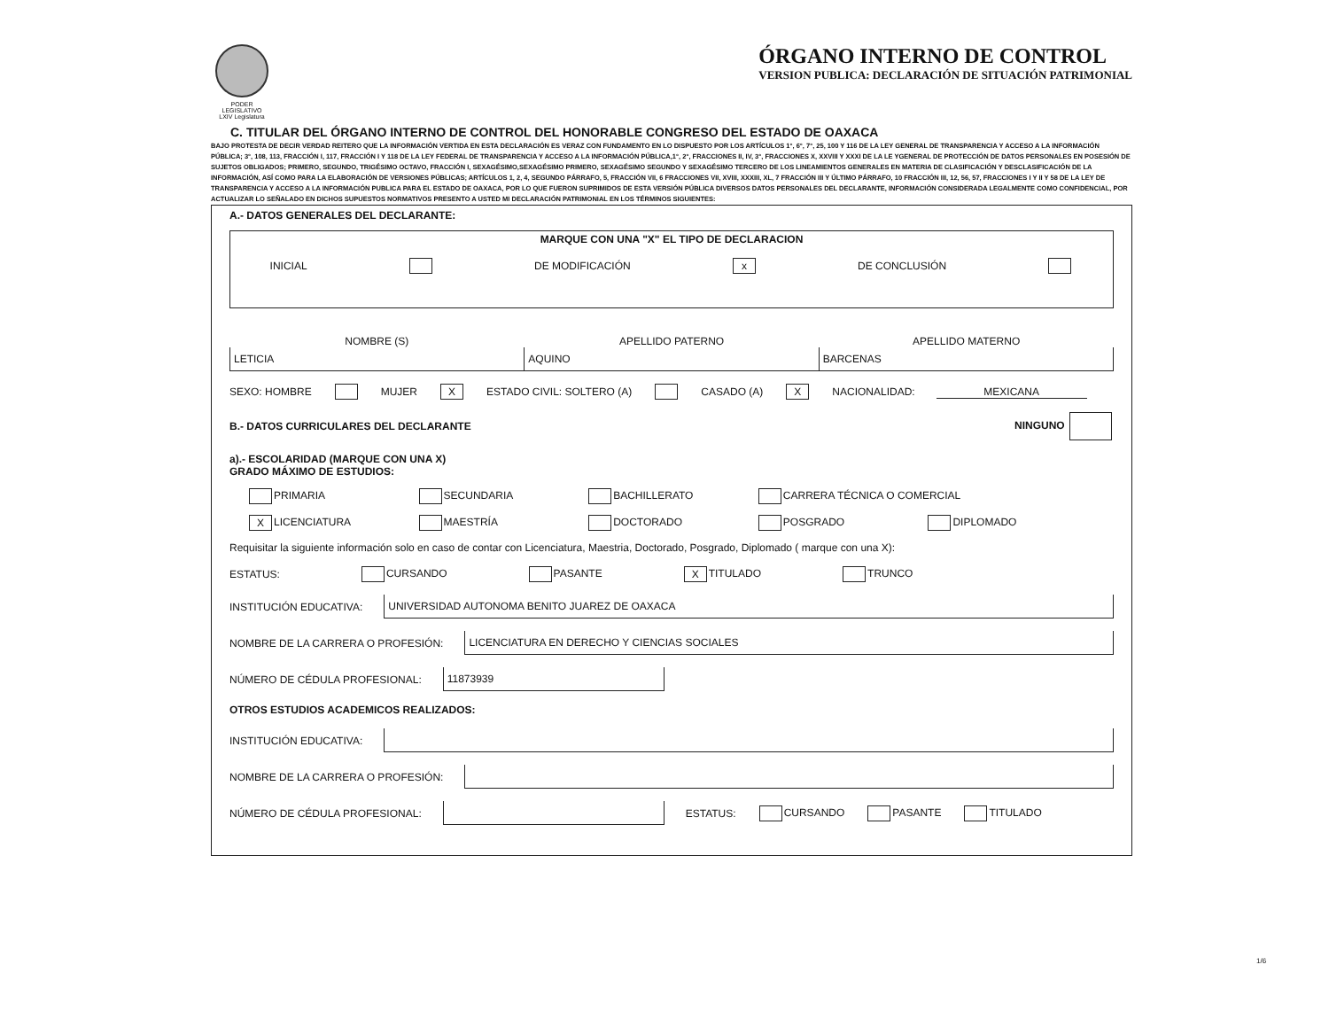PODER LEGISLATIVO
LXIV Legislatura
ÓRGANO INTERNO DE CONTROL
VERSION PUBLICA: DECLARACIÓN DE SITUACIÓN PATRIMONIAL
C. TITULAR DEL ÓRGANO INTERNO DE CONTROL DEL HONORABLE CONGRESO DEL ESTADO DE OAXACA
BAJO PROTESTA DE DECIR VERDAD REITERO QUE LA INFORMACIÓN VERTIDA EN ESTA DECLARACIÓN ES VERAZ CON FUNDAMENTO EN LO DISPUESTO POR LOS ARTÍCULOS 1°, 6°, 7°, 25, 100 Y 116 DE LA LEY GENERAL DE TRANSPARENCIA Y ACCESO A LA INFORMACIÓN PÚBLICA; 3°, 108, 113, FRACCIÓN I, 117, FRACCIÓN I Y 118 DE LA LEY FEDERAL DE TRANSPARENCIA Y ACCESO A LA INFORMACIÓN PÚBLICA,1°, 2°, FRACCIONES II, IV, 3°, FRACCIONES X, XXVIII Y XXXI DE LA LE YGENERAL DE PROTECCIÓN DE DATOS PERSONALES EN POSESIÓN DE SUJETOS OBLIGADOS; PRIMERO, SEGUNDO, TRIGÉSIMO OCTAVO, FRACCIÓN I, SEXAGÉSIMO,SEXAGÉSIMO PRIMERO, SEXAGÉSIMO SEGUNDO Y SEXAGÉSIMO TERCERO DE LOS LINEAMIENTOS GENERALES EN MATERIA DE CLASIFICACIÓN Y DESCLASIFICACIÓN DE LA INFORMACIÓN, ASÍ COMO PARA LA ELABORACIÓN DE VERSIONES PÚBLICAS; ARTÍCULOS 1, 2, 4, SEGUNDO PÁRRAFO, 5, FRACCIÓN VII, 6 FRACCIONES VII, XVIII, XXXIII, XL, 7 FRACCIÓN III Y ÚLTIMO PÁRRAFO, 10 FRACCIÓN III, 12, 56, 57, FRACCIONES I Y II Y 58 DE LA LEY DE TRANSPARENCIA Y ACCESO A LA INFORMACIÓN PUBLICA PARA EL ESTADO DE OAXACA, POR LO QUE FUERON SUPRIMIDOS DE ESTA VERSIÓN PÚBLICA DIVERSOS DATOS PERSONALES DEL DECLARANTE, INFORMACIÓN CONSIDERADA LEGALMENTE COMO CONFIDENCIAL, POR ACTUALIZAR LO SEÑALADO EN DICHOS SUPUESTOS NORMATIVOS PRESENTO A USTED MI DECLARACIÓN PATRIMONIAL EN LOS TÉRMINOS SIGUIENTES:
A.- DATOS GENERALES DEL DECLARANTE:
MARQUE CON UNA "X" EL TIPO DE DECLARACION
INICIAL DE MODIFICACIÓN x DE CONCLUSIÓN
NOMBRE (S) APELLIDO PATERNO APELLIDO MATERNO
LETICIA AQUINO BARCENAS
SEXO: HOMBRE MUJER X ESTADO CIVIL: SOLTERO (A) CASADO (A) X NACIONALIDAD: MEXICANA
B.- DATOS CURRICULARES DEL DECLARANTE NINGUNO
a).- ESCOLARIDAD (MARQUE CON UNA X)
GRADO MÁXIMO DE ESTUDIOS:
PRIMARIA SECUNDARIA BACHILLERATO CARRERA TÉCNICA O COMERCIAL X LICENCIATURA MAESTRÍA DOCTORADO POSGRADO DIPLOMADO
Requisitar la siguiente información solo en caso de contar con Licenciatura, Maestria, Doctorado, Posgrado, Diplomado ( marque con una X):
ESTATUS: CURSANDO PASANTE X TITULADO TRUNCO
INSTITUCIÓN EDUCATIVA:
UNIVERSIDAD AUTONOMA BENITO JUAREZ DE OAXACA
NOMBRE DE LA CARRERA O PROFESIÓN:
LICENCIATURA EN DERECHO Y CIENCIAS SOCIALES
NÚMERO DE CÉDULA PROFESIONAL:
11873939
OTROS ESTUDIOS ACADEMICOS REALIZADOS:
INSTITUCIÓN EDUCATIVA:
NOMBRE DE LA CARRERA O PROFESIÓN:
NÚMERO DE CÉDULA PROFESIONAL:
ESTATUS: CURSANDO PASANTE TITULADO
1/6